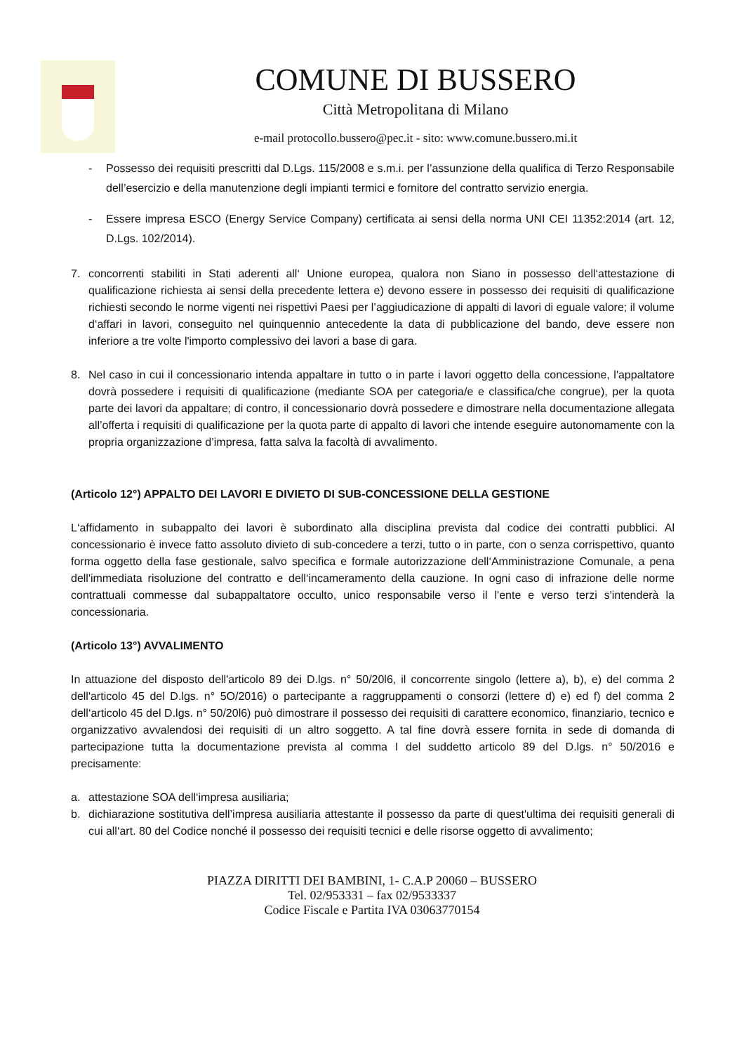COMUNE DI BUSSERO
Città Metropolitana di Milano
e-mail protocollo.bussero@pec.it - sito: www.comune.bussero.mi.it
- Possesso dei requisiti prescritti dal D.Lgs. 115/2008 e s.m.i. per l’assunzione della qualifica di Terzo Responsabile dell’esercizio e della manutenzione degli impianti termici e fornitore del contratto servizio energia.
- Essere impresa ESCO (Energy Service Company) certificata ai sensi della norma UNI CEI 11352:2014 (art. 12, D.Lgs. 102/2014).
7. concorrenti stabiliti in Stati aderenti all‘ Unione europea, qualora non Siano in possesso dell‘attestazione di qualificazione richiesta ai sensi della precedente lettera e) devono essere in possesso dei requisiti di qualificazione richiesti secondo le norme vigenti nei rispettivi Paesi per l’aggiudicazione di appalti di lavori di eguale valore; il volume d‘affari in lavori, conseguito nel quinquennio antecedente la data di pubblicazione del bando, deve essere non inferiore a tre volte l'importo complessivo dei lavori a base di gara.
8. Nel caso in cui il concessionario intenda appaltare in tutto o in parte i lavori oggetto della concessione, l'appaltatore dovrà possedere i requisiti di qualificazione (mediante SOA per categoria/e e classifica/che congrue), per la quota parte dei lavori da appaltare; di contro, il concessionario dovrà possedere e dimostrare nella documentazione allegata all’offerta i requisiti di qualificazione per la quota parte di appalto di lavori che intende eseguire autonomamente con la propria organizzazione d’impresa, fatta salva la facoltà di avvalimento.
(Articolo 12°) APPALTO DEI LAVORI E DIVIETO DI SUB-CONCESSIONE DELLA GESTIONE
L‘affidamento in subappalto dei lavori è subordinato alla disciplina prevista dal codice dei contratti pubblici. Al concessionario è invece fatto assoluto divieto di sub-concedere a terzi, tutto o in parte, con o senza corrispettivo, quanto forma oggetto della fase gestionale, salvo specifica e formale autorizzazione dell‘Amministrazione Comunale, a pena dell'immediata risoluzione del contratto e dell‘incameramento della cauzione. In ogni caso di infrazione delle norme contrattuali commesse dal subappaltatore occulto, unico responsabile verso il l'ente e verso terzi s'intenderà la concessionaria.
(Articolo 13°) AVVALIMENTO
In attuazione del disposto dell'articolo 89 dei D.lgs. n° 50/20l6, il concorrente singolo (lettere a), b), e) del comma 2 dell'articolo 45 del D.lgs. n° 5O/2016) o partecipante a raggruppamenti o consorzi (lettere d) e) ed f) del comma 2 dell‘articolo 45 del D.lgs. n° 50/20l6) può dimostrare il possesso dei requisiti di carattere economico, finanziario, tecnico e organizzativo avvalendosi dei requisiti di un altro soggetto. A tal fine dovrà essere fornita in sede di domanda di partecipazione tutta la documentazione prevista al comma I del suddetto articolo 89 del D.lgs. n° 50/2016 e precisamente:
a. attestazione SOA dell‘impresa ausiliaria;
b. dichiarazione sostitutiva dell’impresa ausiliaria attestante il possesso da parte di quest'ultima dei requisiti generali di cui all‘art. 80 del Codice nonché il possesso dei requisiti tecnici e delle risorse oggetto di avvalimento;
PIAZZA DIRITTI DEI BAMBINI, 1- C.A.P 20060 – BUSSERO
Tel. 02/953331 – fax 02/9533337
Codice Fiscale e Partita IVA 03063770154